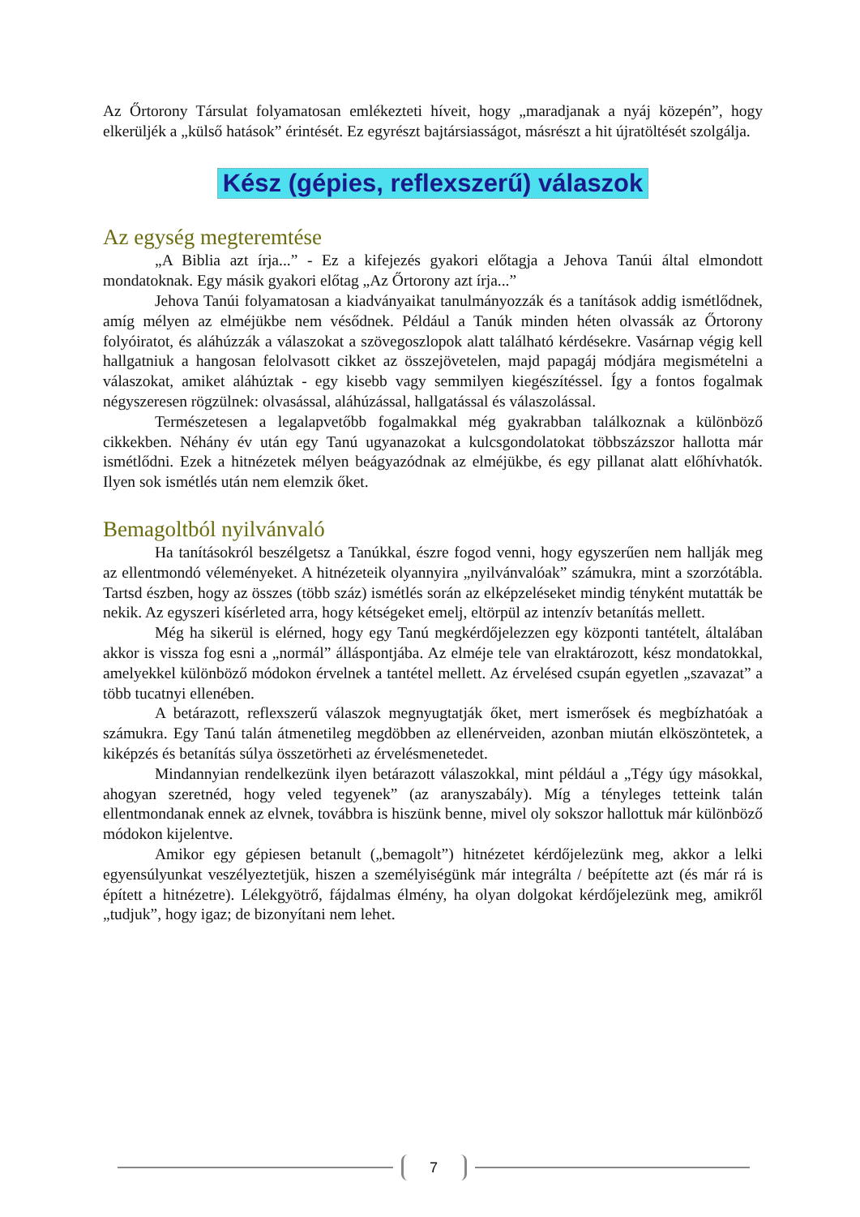Az Őrtorony Társulat folyamatosan emlékezteti híveit, hogy „maradjanak a nyáj közepén”, hogy elkerüljék a „külső hatások” érintését. Ez egyrészt bajtársiasságot, másrészt a hit újratöltését szolgálja.
Kész (gépies, reflexszerű) válaszok
Az egység megteremtése
„A Biblia azt írja...” - Ez a kifejezés gyakori előtagja a Jehova Tanúi által elmondott mondatoknak. Egy másik gyakori előtag „Az Őrtorony azt írja...”
Jehova Tanúi folyamatosan a kiadványaikat tanulmányozzák és a tanítások addig ismétlődnek, amíg mélyen az elméjükbe nem vésődnek. Például a Tanúk minden héten olvassák az Őrtorony folyóiratot, és aláhúzzák a válaszokat a szövegoszlopok alatt található kérdésekre. Vasárnap végig kell hallgatniuk a hangosan felolvasott cikket az összejövetelen, majd papagáj módjára megismételni a válaszokat, amiket aláhúztak - egy kisebb vagy semmilyen kiegészítéssel. Így a fontos fogalmak négyszeresen rögzülnek: olvasással, aláhúzással, hallgatással és válaszolással.
Természetesen a legalapvetőbb fogalmakkal még gyakrabban találkoznak a különböző cikkekben. Néhány év után egy Tanú ugyanazokat a kulcsgondolatokat többszázszor hallotta már ismétlődni. Ezek a hitnézetek mélyen beágyazódnak az elméjükbe, és egy pillanat alatt előhívhatók. Ilyen sok ismétlés után nem elemzik őket.
Bemagoltból nyilvánvaló
Ha tanításokról beszélgetsz a Tanúkkal, észre fogod venni, hogy egyszerűen nem hallják meg az ellentmondó véleményeket. A hitnézeteik olyannyira „nyilvánvalóak” számukra, mint a szorzótábla. Tartsd észben, hogy az összes (több száz) ismétlés során az elképzeléseket mindig tényként mutatták be nekik. Az egyszeri kísérleted arra, hogy kétségeket emelj, eltörpül az intenzív betanítás mellett.
Még ha sikerül is elérned, hogy egy Tanú megkérdőjelezzen egy központi tantételt, általában akkor is vissza fog esni a „normál” álláspontjába. Az elméje tele van elraktározott, kész mondatokkal, amelyekkel különböző módokon érvelnek a tantétel mellett. Az érvelésed csupán egyetlen „szavazat” a több tucatnyi ellenében.
A betárazott, reflexszerű válaszok megnyugtatják őket, mert ismerősek és megbízhatóak a számukra. Egy Tanú talán átmenetileg megdöbben az ellenérveiden, azonban miután elköszöntetek, a kiképzés és betanítás súlya összetörheti az érvelésmenetedet.
Mindannyian rendelkezünk ilyen betárazott válaszokkal, mint például a „Tégy úgy másokkal, ahogyan szeretnéd, hogy veled tegyenek” (az aranyszabály). Míg a tényleges tetteink talán ellentmondanak ennek az elvnek, továbbra is hiszünk benne, mivel oly sokszor hallottuk már különböző módokon kijelentve.
Amikor egy gépiesen betanult („bemagolt”) hitnézetet kérdőjelezünk meg, akkor a lelki egyensúlyunkat veszélyeztetjük, hiszen a személyiségünk már integrálta / beépítette azt (és már rá is épített a hitnézetre). Lélekgyötrő, fájdalmas élmény, ha olyan dolgokat kérdőjelezünk meg, amikről „tudjuk”, hogy igaz; de bizonyítani nem lehet.
7